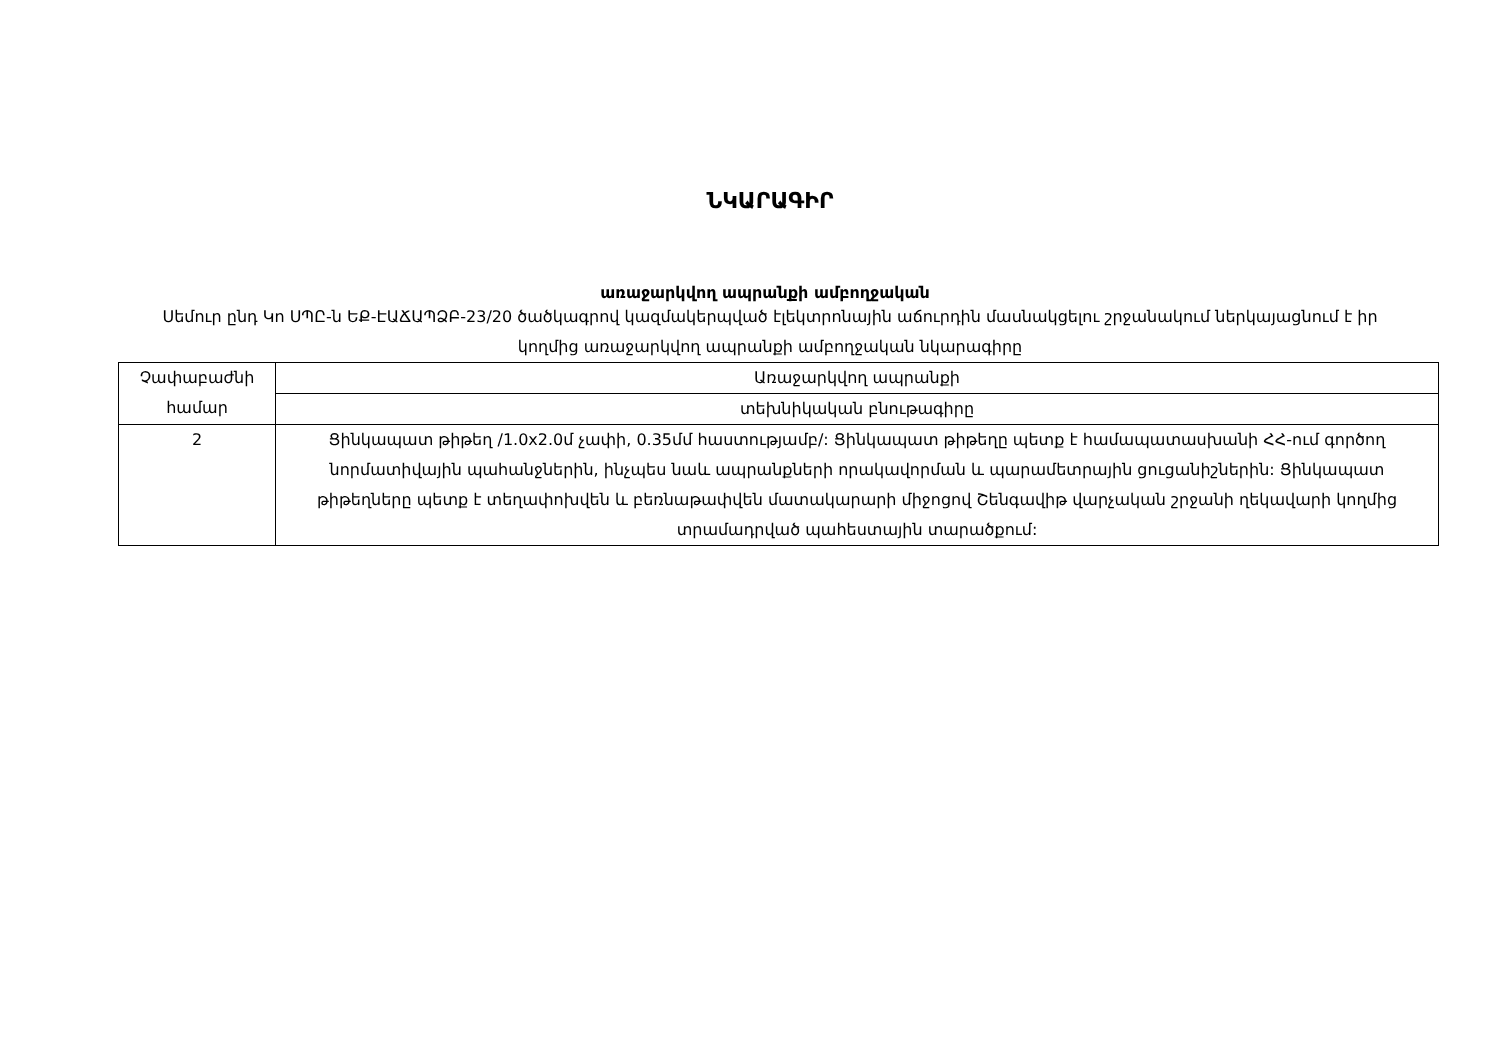ՆԿԱՐԱԳԻՐ
առաջարկվող ապրանքի ամբողջական
Սեմուր ընդ Կո ՍՊԸ-ն ԵՔ-ԷԱՃԱՊՁԲ-23/20 ծածկագրով կազմակերպված էլեկտրոնային աճուրդին մասնակցելու շրջանակում ներկայացնում է իր կողմից առաջարկվող ապրանքի ամբողջական նկարագիրը
| Չափաբաժնի համար | Առաջարկվող ապրանքի |
| | տեխնիկական բնութագիրը |
| 2 | Ցինկապատ թիթեղ /1.0x2.0մ չափի, 0.35մմ հաստությամբ/: Ցինկապատ թիթեղը պետք է համապատասխանի ՀՀ-ում գործող նորմատիվային պահանջներին, ինչպես նաև ապրանքների որակավորման և պարամետրային ցուցանիշներին: Ցինկապատ թիթեղները պետք է տեղափոխվեն և բեռնաթափվեն մատակարարի միջոցով Շենգավիթ վարչական շրջանի ղեկավարի կողմից տրամադրված պահեստային տարածքում: |